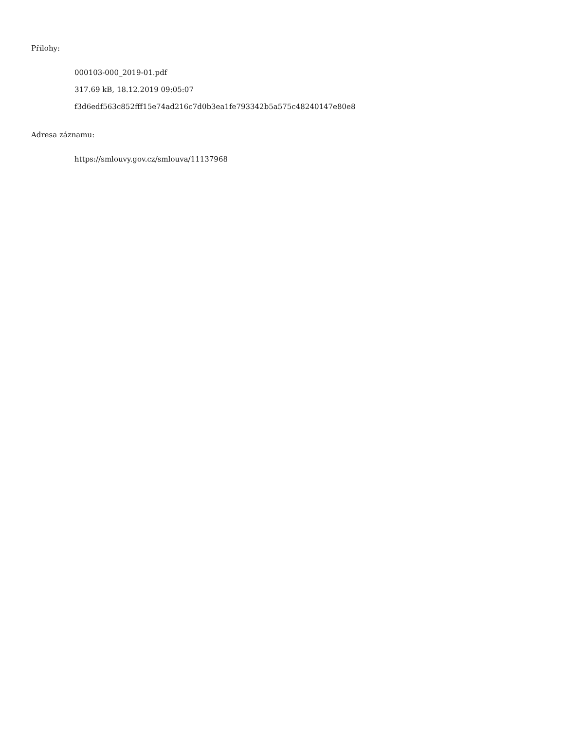Přílohy:
000103-000_2019-01.pdf
317.69 kB, 18.12.2019 09:05:07
f3d6edf563c852fff15e74ad216c7d0b3ea1fe793342b5a575c48240147e80e8
Adresa záznamu:
https://smlouvy.gov.cz/smlouva/11137968